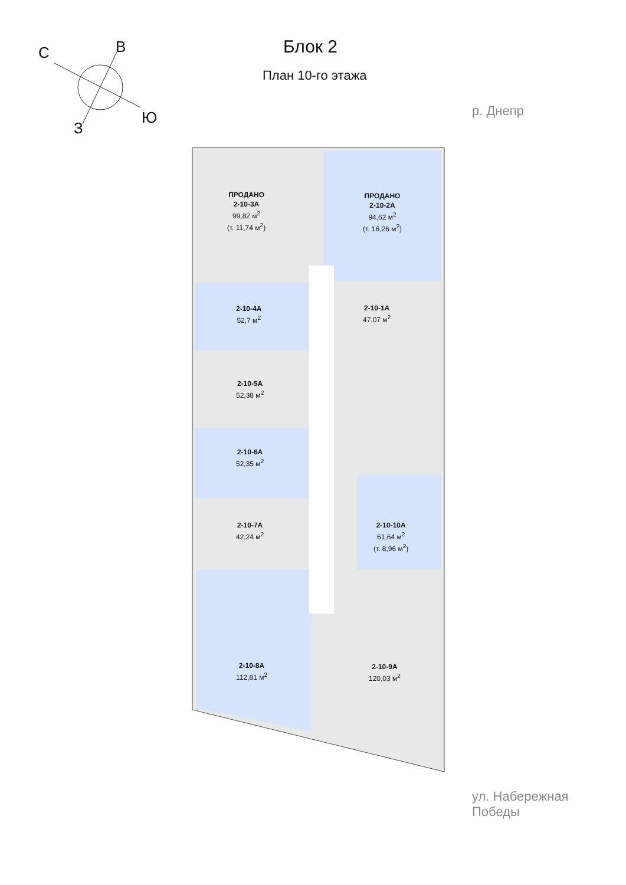Блок 2
План 10-го этажа
С В
Ю
З
р. Днепр
ул. Набережная
Победы
ПРОДАНО
2-10-3А
99,82 м<sup>2</sup>
(т. 11,74 м<sup>2</sup>)
ПРОДАНО
2-10-2А
94,62 м<sup>2</sup>
(т. 16,26 м<sup>2</sup>)
2-10-4А
52,7 м<sup>2</sup>
2-10-1А
47,07 м<sup>2</sup>
2-10-5А
52,38 м<sup>2</sup>
2-10-6А
52,35 м<sup>2</sup>
2-10-7А
42,24 м<sup>2</sup>
2-10-10А
61,64 м<sup>2</sup>
(т. 8,96 м<sup>2</sup>)
2-10-8А
112,81 м<sup>2</sup>
2-10-9А
120,03 м<sup>2</sup>